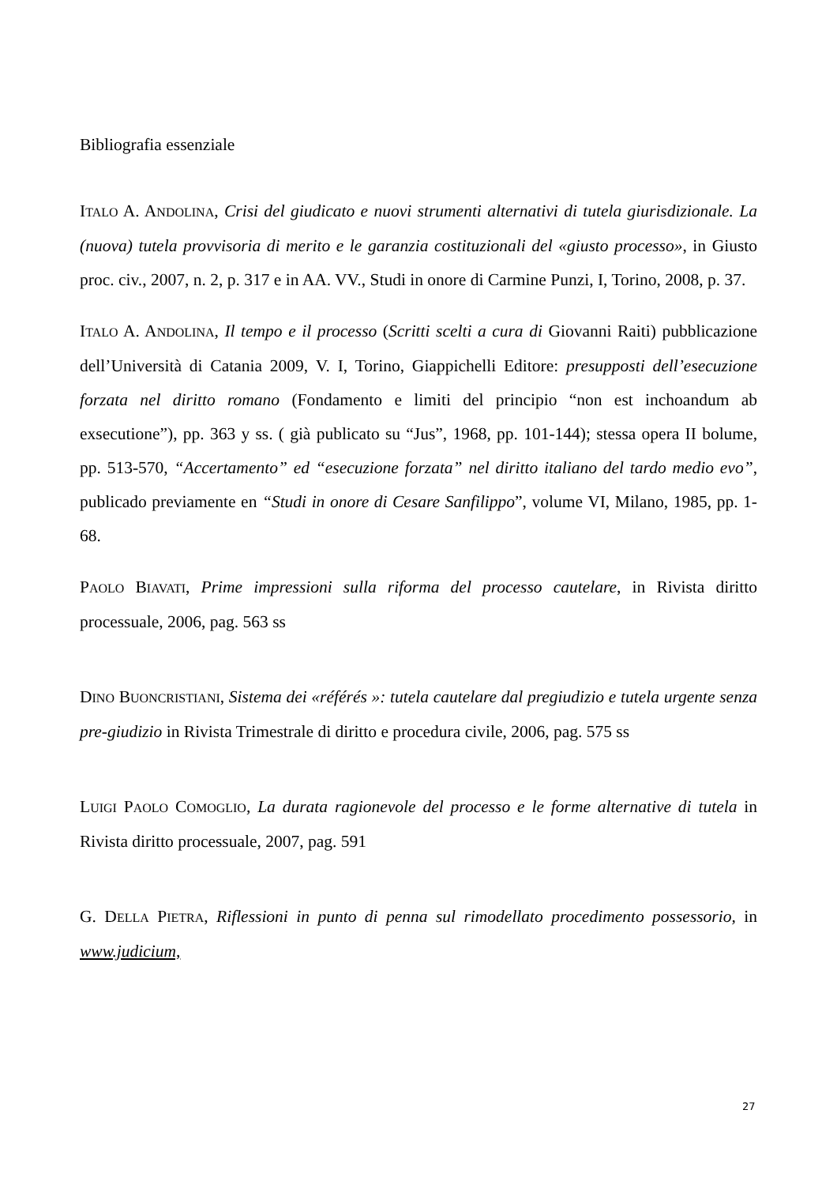Bibliografia essenziale
ITALO A. ANDOLINA, Crisi del giudicato e nuovi strumenti alternativi di tutela giurisdizionale. La (nuova) tutela provvisoria di merito e le garanzia costituzionali del «giusto processo», in Giusto proc. civ., 2007, n. 2, p. 317 e in AA. VV., Studi in onore di Carmine Punzi, I, Torino, 2008, p. 37.
ITALO A. ANDOLINA, Il tempo e il processo (Scritti scelti a cura di Giovanni Raiti) pubblicazione dell’Università di Catania 2009, V. I, Torino, Giappichelli Editore: presupposti dell’esecuzione forzata nel diritto romano (Fondamento e limiti del principio “non est inchoandum ab exsecutione”), pp. 363 y ss. ( già publicato su “Jus”, 1968, pp. 101-144); stessa opera II bolume, pp. 513-570, “Accertamento” ed “esecuzione forzata” nel diritto italiano del tardo medio evo”, publicado previamente en “Studi in onore di Cesare Sanfilippo”, volume VI, Milano, 1985, pp. 1-68.
PAOLO BIAVATI, Prime impressioni sulla riforma del processo cautelare, in Rivista diritto processuale, 2006, pag. 563 ss
DINO BUONCRISTIANI, Sistema dei «référés »: tutela cautelare dal pregiudizio e tutela urgente senza pre-giudizio in Rivista Trimestrale di diritto e procedura civile, 2006, pag. 575 ss
LUIGI PAOLO COMOGLIO, La durata ragionevole del processo e le forme alternative di tutela in Rivista diritto processuale, 2007, pag. 591
G. DELLA PIETRA, Riflessioni in punto di penna sul rimodellato procedimento possessorio, in www.judicium,
27